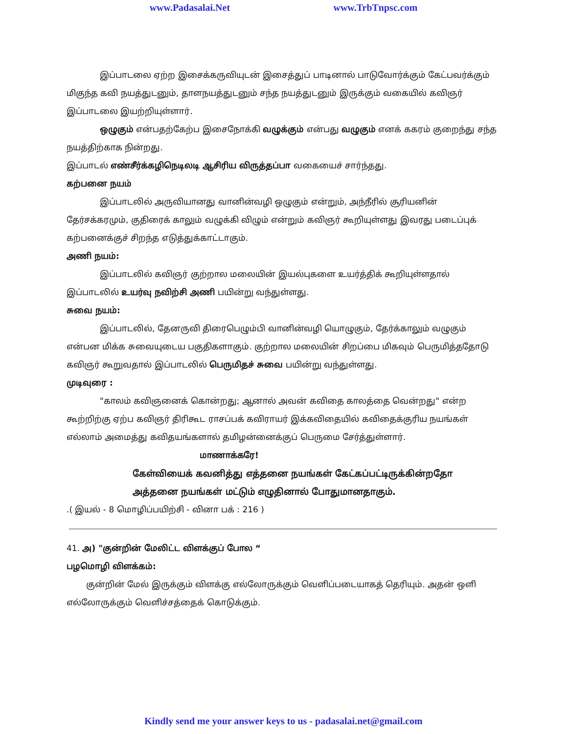www.Padasalai.Net www.TrbTnpsc.com
இப்பாடலை ஏற்ற இசைக்கருவியுடன் இசைத்துப் பாடினால் பாடுவோர்க்கும் கேட்பவர்க்கும் மிகுந்த கவி நயத்துடனும், தாளநயத்துடனும் சந்த நயத்துடனும் இருக்கும் வகையில் கவிஞர் இப்பாடலை இயற்றியுள்ளார்.
ஒழுகும் என்பதற்கேற்ப இசைநோக்கி வழுக்கும் என்பது வழுகும் எனக் ககரம் குறைந்து சந்த நயத்திற்காக நின்றது.
இப்பாடல் எண்சீர்க்கழிநெடிலடி ஆசிரிய விருத்தப்பா வகையைச் சார்ந்தது.
கற்பனை நயம்
இப்பாடலில் அருவியானது வானின்வழி ஒழுகும் என்றும், அந்நீரில் சூரியனின் தேர்சக்கரமும், குதிரைக் காலும் வழுக்கி விழும் என்றும் கவிஞர் கூறியுள்ளது இவரது படைப்புக் கற்பனைக்குச் சிறந்த எடுத்துக்காட்டாகும்.
அணி நயம்:
இப்பாடலில் கவிஞர் குற்றால மலையின் இயல்புகளை உயர்த்திக் கூறியுள்ளதால் இப்பாடலில் உயர்வு நவிற்சி அணி பயின்று வந்துள்ளது.
சுவை நயம்:
இப்பாடலில், தேனருவி திரைபெழும்பி வானின்வழி யொழுகும், தேர்க்காலும் வழுகும் என்பன மிக்க சுவையுடைய பகுதிகளாகும். குற்றால மலையின் சிறப்பை மிகவும் பெருமித்ததோடு கவிஞர் கூறுவதால் இப்பாடலில் பெருமிதச் சுவை பயின்று வந்துள்ளது.
முடிவுரை :
"காலம் கவிஞனைக் கொன்றது; ஆனால் அவன் கவிதை காலத்தை வென்றது" என்ற கூற்றிற்கு ஏற்ப கவிஞர் திரிகூட ராசப்பக் கவிராயர் இக்கவிதையில் கவிதைக்குரிய நயங்கள் எல்லாம் அமைத்து கவிதயங்களால் தமிழன்னைக்குப் பெருமை சேர்த்துள்ளார்.
மாணாக்கரே!
கேள்வியைக் கவனித்து எத்தனை நயங்கள் கேட்கப்பட்டிருக்கின்றதோ அத்தனை நயங்கள் மட்டும் எழுதினால் போதுமானதாகும்.
.( இயல் - 8 மொழிப்பயிற்சி - வினா பக் : 216 )
41. அ) "குன்றின் மேலிட்ட விளக்குப் போல “
பழமொழி விளக்கம்:
குன்றின் மேல் இருக்கும் விளக்கு எல்லோருக்கும் வெளிப்படையாகத் தெரியும். அதன் ஒளி எல்லோருக்கும் வெளிச்சத்தைக் கொடுக்கும்.
Kindly send me your answer keys to us - padasalai.net@gmail.com